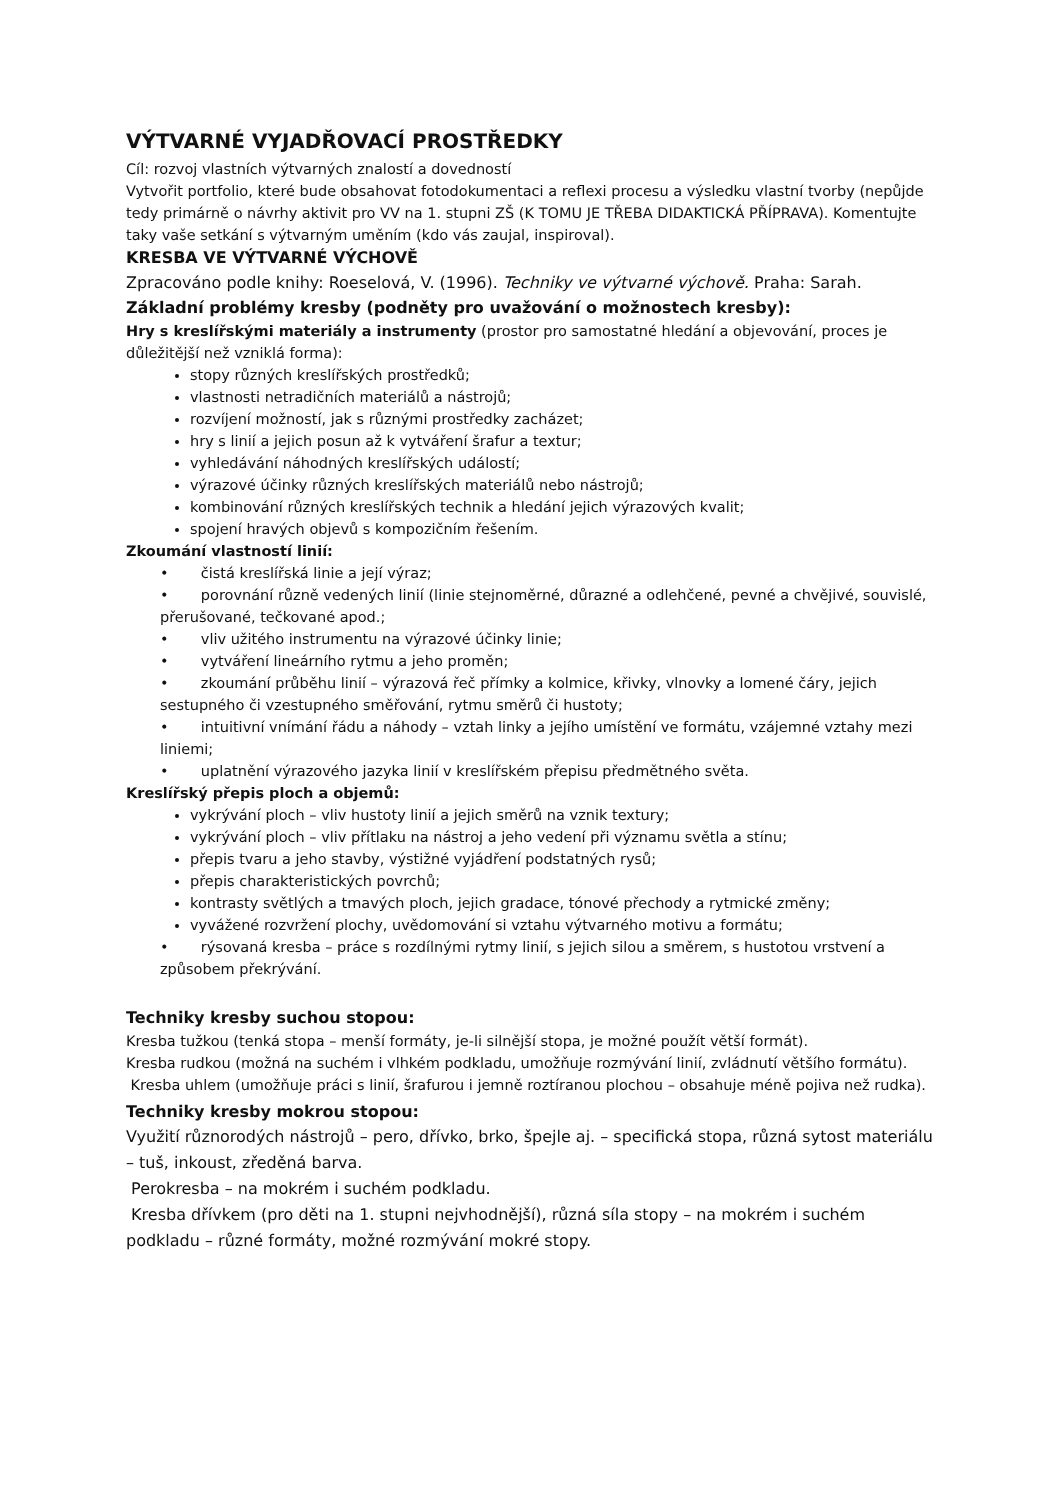VÝTVARNÉ VYJADŘOVACÍ PROSTŘEDKY
Cíl: rozvoj vlastních výtvarných znalostí a dovedností
Vytvořit portfolio, které bude obsahovat fotodokumentaci a reflexi procesu a výsledku vlastní tvorby (nepůjde tedy primárně o návrhy aktivit pro VV na 1. stupni ZŠ (K TOMU JE TŘEBA DIDAKTICKÁ PŘÍPRAVA). Komentujte taky vaše setkání s výtvarným uměním (kdo vás zaujal, inspiroval).
KRESBA VE VÝTVARNÉ VÝCHOVĚ
Zpracováno podle knihy: Roeselová, V. (1996). Techniky ve výtvarné výchově. Praha: Sarah.
Základní problémy kresby (podněty pro uvažování o možnostech kresby):
Hry s kreslířskými materiály a instrumenty (prostor pro samostatné hledání a objevování, proces je důležitější než vzniklá forma):
stopy různých kreslířských prostředků;
vlastnosti netradičních materiálů a nástrojů;
rozvíjení možností, jak s různými prostředky zacházet;
hry s linií a jejich posun až k vytváření šrafur a textur;
vyhledávání náhodných kreslířských událostí;
výrazové účinky různých kreslířských materiálů nebo nástrojů;
kombinování různých kreslířských technik a hledání jejich výrazových kvalit;
spojení hravých objevů s kompozičním řešením.
Zkoumání vlastností linií:
• čistá kreslířská linie a její výraz;
• porovnání různě vedených linií (linie stejnoměrné, důrazné a odlehčené, pevné a chvějivé, souvislé, přerušované, tečkované apod.;
• vliv užitého instrumentu na výrazové účinky linie;
• vytváření lineárního rytmu a jeho proměn;
• zkoumání průběhu linií – výrazová řeč přímky a kolmice, křivky, vlnovky a lomené čáry, jejich sestupného či vzestupného směřování, rytmu směrů či hustoty;
• intuitivní vnímání řádu a náhody – vztah linky a jejího umístění ve formátu, vzájemné vztahy mezi liniemi;
• uplatnění výrazového jazyka linií v kreslířském přepisu předmětného světa.
Kreslířský přepis ploch a objemů:
vykrývání ploch – vliv hustoty linií a jejich směrů na vznik textury;
vykrývání ploch – vliv přítlaku na nástroj a jeho vedení při významu světla a stínu;
přepis tvaru a jeho stavby, výstižné vyjádření podstatných rysů;
přepis charakteristických povrchů;
kontrasty světlých a tmavých ploch, jejich gradace, tónové přechody a rytmické změny;
vyvážené rozvržení plochy, uvědomování si vztahu výtvarného motivu a formátu;
• rýsovaná kresba – práce s rozdílnými rytmy linií, s jejich silou a směrem, s hustotou vrstvení a způsobem překrývání.
Techniky kresby suchou stopou:
Kresba tužkou (tenká stopa – menší formáty, je-li silnější stopa, je možné použít větší formát).
Kresba rudkou (možná na suchém i vlhkém podkladu, umožňuje rozmývání linií, zvládnutí většího formátu).
Kresba uhlem (umožňuje práci s linií, šrafurou i jemně roztíranou plochou – obsahuje méně pojiva než rudka).
Techniky kresby mokrou stopou:
Využití různorodých nástrojů – pero, dřívko, brko, špejle aj. – specifická stopa, různá sytost materiálu – tuš, inkoust, zředěná barva.
Perokresba – na mokrém i suchém podkladu.
Kresba dřívkem (pro děti na 1. stupni nejvhodnější), různá síla stopy – na mokrém i suchém podkladu – různé formáty, možné rozmývání mokré stopy.